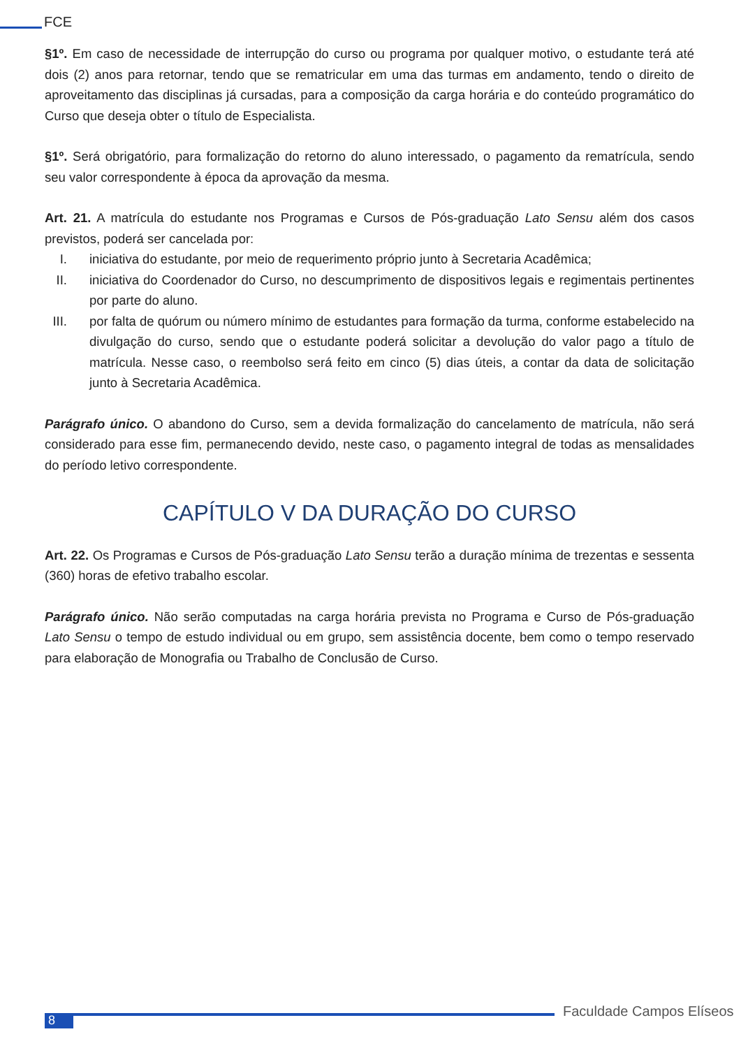FCE
§1º. Em caso de necessidade de interrupção do curso ou programa por qualquer motivo, o estudante terá até dois (2) anos para retornar, tendo que se rematricular em uma das turmas em andamento, tendo o direito de aproveitamento das disciplinas já cursadas, para a composição da carga horária e do conteúdo programático do Curso que deseja obter o título de Especialista.
§1º. Será obrigatório, para formalização do retorno do aluno interessado, o pagamento da rematrícula, sendo seu valor correspondente à época da aprovação da mesma.
Art. 21. A matrícula do estudante nos Programas e Cursos de Pós-graduação Lato Sensu além dos casos previstos, poderá ser cancelada por:
I. iniciativa do estudante, por meio de requerimento próprio junto à Secretaria Acadêmica;
II. iniciativa do Coordenador do Curso, no descumprimento de dispositivos legais e regimentais pertinentes por parte do aluno.
III. por falta de quórum ou número mínimo de estudantes para formação da turma, conforme estabelecido na divulgação do curso, sendo que o estudante poderá solicitar a devolução do valor pago a título de matrícula. Nesse caso, o reembolso será feito em cinco (5) dias úteis, a contar da data de solicitação junto à Secretaria Acadêmica.
Parágrafo único. O abandono do Curso, sem a devida formalização do cancelamento de matrícula, não será considerado para esse fim, permanecendo devido, neste caso, o pagamento integral de todas as mensalidades do período letivo correspondente.
CAPÍTULO V DA DURAÇÃO DO CURSO
Art. 22. Os Programas e Cursos de Pós-graduação Lato Sensu terão a duração mínima de trezentas e sessenta (360) horas de efetivo trabalho escolar.
Parágrafo único. Não serão computadas na carga horária prevista no Programa e Curso de Pós-graduação Lato Sensu o tempo de estudo individual ou em grupo, sem assistência docente, bem como o tempo reservado para elaboração de Monografia ou Trabalho de Conclusão de Curso.
8
Faculdade Campos Elíseos